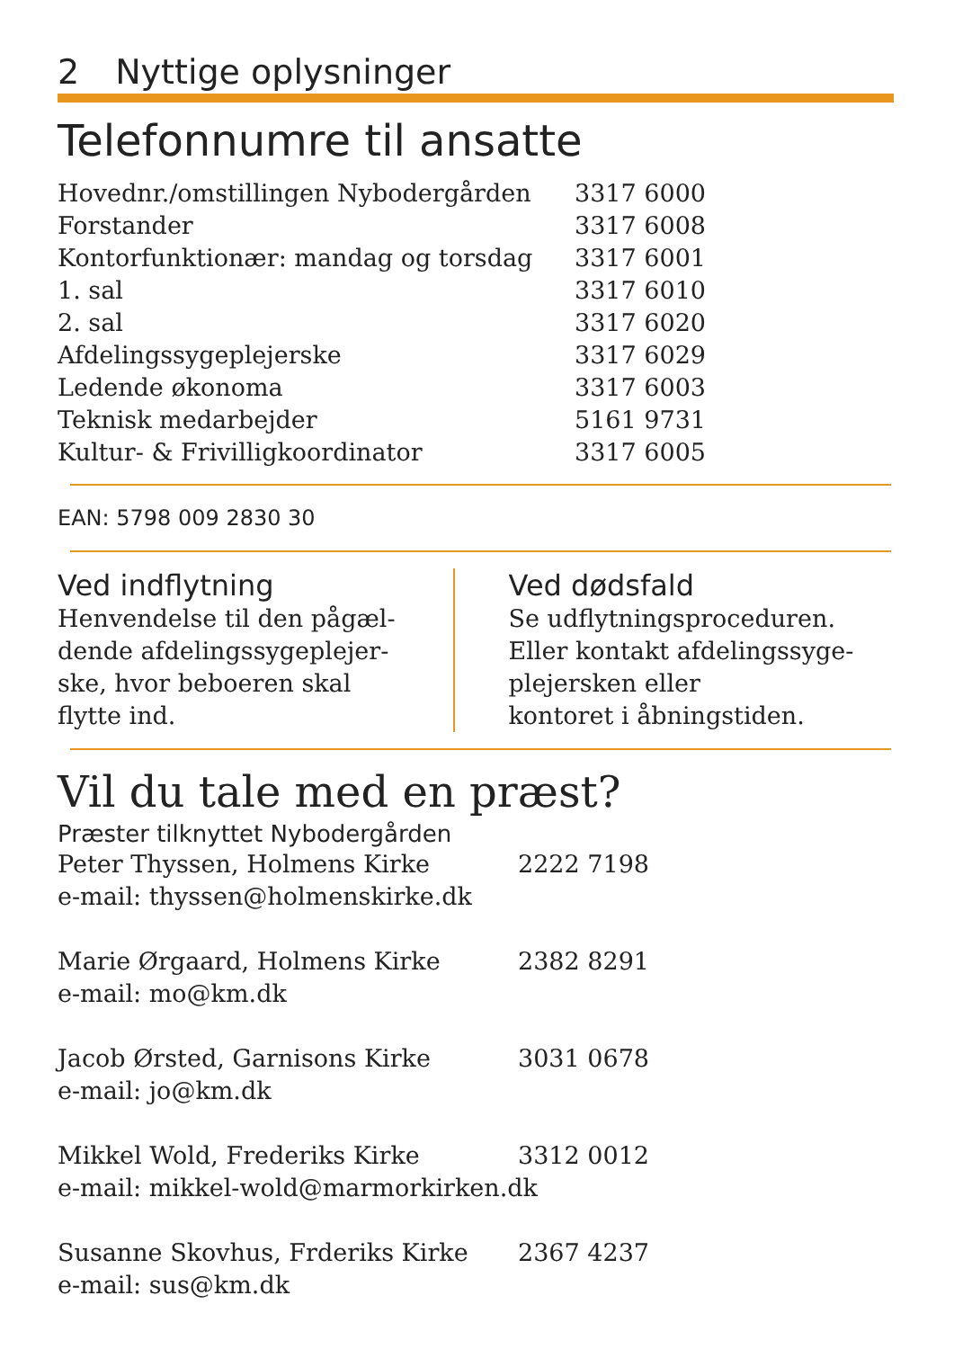2 Nyttige oplysninger
Telefonnumre til ansatte
| Hovednr./omstillingen Nybodergården | 3317 6000 |
| Forstander | 3317 6008 |
| Kontorfunktionær: mandag og torsdag | 3317 6001 |
| 1. sal | 3317 6010 |
| 2. sal | 3317 6020 |
| Afdelingssygeplejerske | 3317 6029 |
| Ledende økonoma | 3317 6003 |
| Teknisk medarbejder | 5161 9731 |
| Kultur- & Frivilligkoordinator | 3317 6005 |
EAN: 5798 009 2830 30
Ved indflytning
Henvendelse til den pågæl-
dende afdelingssygeplejer-
ske, hvor beboeren skal
flytte ind.
Ved dødsfald
Se udflytningsproceduren.
Eller kontakt afdelingssyge-
plejersken eller
kontoret i åbningstiden.
Vil du tale med en præst?
Præster tilknyttet Nybodergården
| Peter Thyssen, Holmens Kirke | 2222 7198 |
| e-mail: thyssen@holmenskirke.dk | |
| Marie Ørgaard, Holmens Kirke | 2382 8291 |
| e-mail: mo@km.dk | |
| Jacob Ørsted, Garnisons Kirke | 3031 0678 |
| e-mail: jo@km.dk | |
| Mikkel Wold, Frederiks Kirke | 3312 0012 |
| e-mail: mikkel-wold@marmorkirken.dk | |
| Susanne Skovhus, Frderiks Kirke | 2367 4237 |
| e-mail: sus@km.dk | |